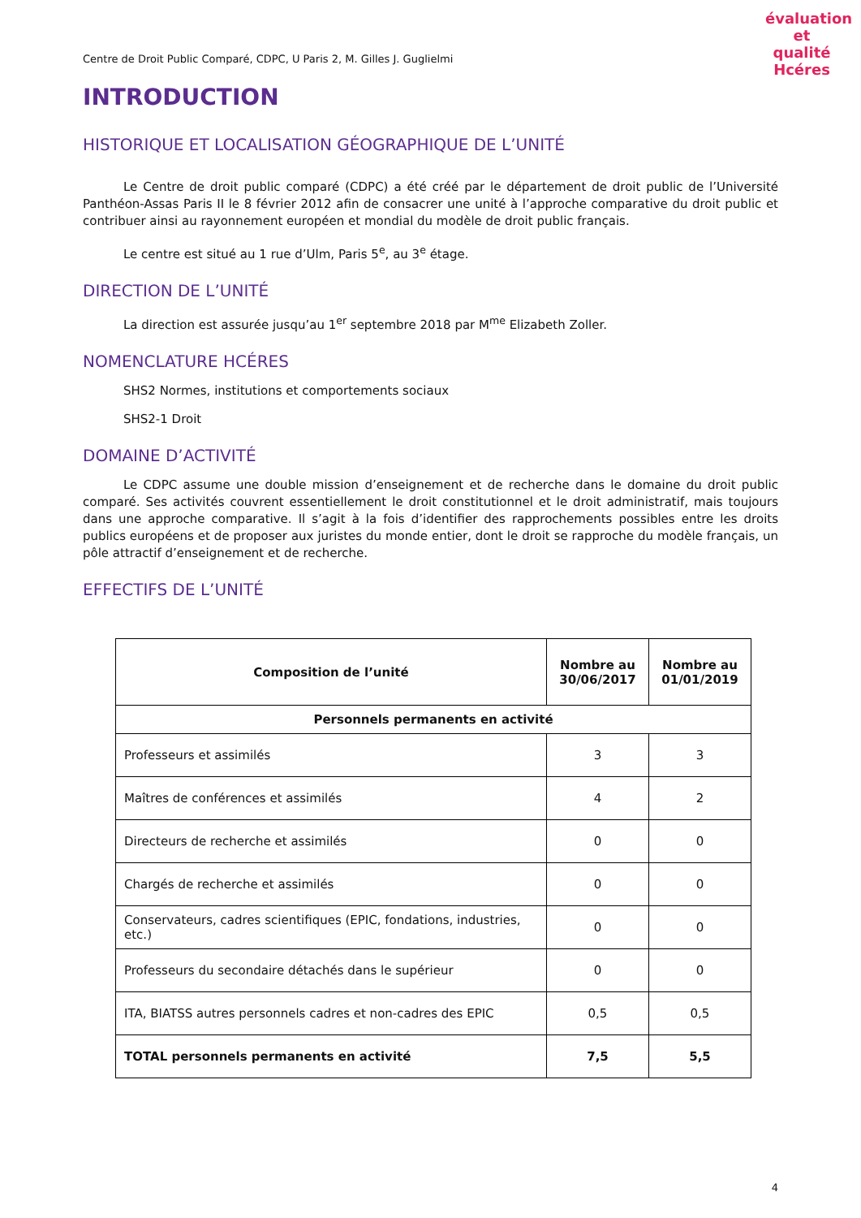évaluation et qualité
Hcéres
Centre de Droit Public Comparé, CDPC, U Paris 2, M. Gilles J. Guglielmi
INTRODUCTION
HISTORIQUE ET LOCALISATION GÉOGRAPHIQUE DE L’UNITÉ
Le Centre de droit public comparé (CDPC) a été créé par le département de droit public de l’Université Panthéon-Assas Paris II le 8 février 2012 afin de consacrer une unité à l’approche comparative du droit public et contribuer ainsi au rayonnement européen et mondial du modèle de droit public français.
Le centre est situé au 1 rue d’Ulm, Paris 5<sup>e</sup>, au 3<sup>e</sup> étage.
DIRECTION DE L’UNITÉ
La direction est assurée jusqu’au 1<sup>er</sup> septembre 2018 par M<sup>me</sup> Elizabeth Zoller.
NOMENCLATURE HCÉRES
SHS2 Normes, institutions et comportements sociaux
SHS2-1 Droit
DOMAINE D’ACTIVITÉ
Le CDPC assume une double mission d’enseignement et de recherche dans le domaine du droit public comparé. Ses activités couvrent essentiellement le droit constitutionnel et le droit administratif, mais toujours dans une approche comparative. Il s’agit à la fois d’identifier des rapprochements possibles entre les droits publics européens et de proposer aux juristes du monde entier, dont le droit se rapproche du modèle français, un pôle attractif d’enseignement et de recherche.
EFFECTIFS DE L’UNITÉ
| Composition de l’unité | Nombre au 30/06/2017 | Nombre au 01/01/2019 |
| --- | --- | --- |
| Personnels permanents en activité | | |
| Professeurs et assimilés | 3 | 3 |
| Maîtres de conférences et assimilés | 4 | 2 |
| Directeurs de recherche et assimilés | 0 | 0 |
| Chargés de recherche et assimilés | 0 | 0 |
| Conservateurs, cadres scientifiques (EPIC, fondations, industries, etc.) | 0 | 0 |
| Professeurs du secondaire détachés dans le supérieur | 0 | 0 |
| ITA, BIATSS autres personnels cadres et non-cadres des EPIC | 0,5 | 0,5 |
| TOTAL personnels permanents en activité | 7,5 | 5,5 |
4